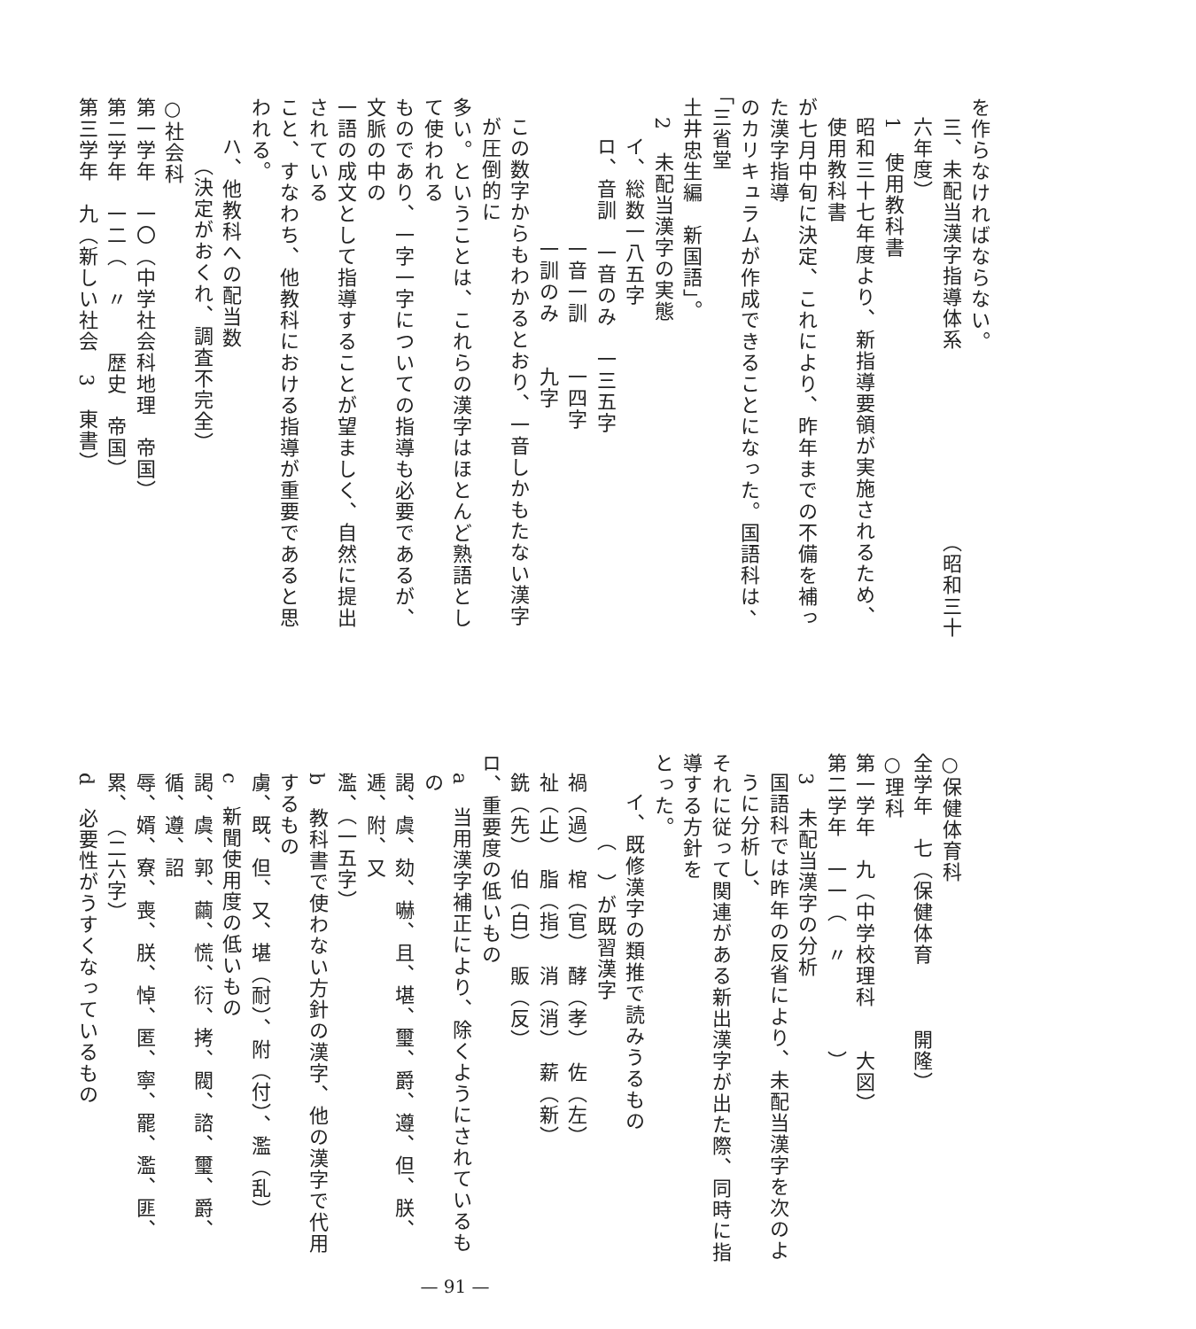を作らなければならない。
三、未配当漢字指導体系　　　　　　　　　（昭和三十六年度）
1　使用教科書
昭和三十七年度より、新指導要領が実施されるため、使用教科書
が七月中旬に決定、これにより、昨年までの不備を補った漢字指導
のカリキュラムが作成できることになった。国語科は、「三省堂
土井忠生編　新国語」。
2　未配当漢字の実態
イ、総数一八五字
ロ、音訓　一音のみ　一三五字
　　　一音一訓　　一四字
　　　一訓のみ　　九字
この数字からもわかるとおり、一音しかもたない漢字が圧倒的に
多い。ということは、これらの漢字はほとんど熟語として使われる
ものであり、一字一字についての指導も必要であるが、文脈の中の
一語の成文として指導することが望ましく、自然に提出されている
こと、すなわち、他教科における指導が重要であると思われる。
ハ、他教科への配当数
（決定がおくれ、調査不完全）
○社会科
第一学年　一〇（中学社会科地理　帝国）
第二学年　一二（　〃　　歴史　帝国）
第三学年　九（新しい社会　3　東書）
○保健体育科
全学年　七（保健体育　　　開隆）
○理科
第一学年　九（中学校理科　　大図）
第二学年　一一（　〃　　　　）
3　未配当漢字の分析
国語科では昨年の反省により、未配当漢字を次のように分析し、
それに従って関連がある新出漢字が出た際、同時に指導する方針を
とった。
イ、既修漢字の類推で読みうるもの
（　）が既習漢字
禍（過）　棺（官）　酵（孝）　佐（左）
祉（止）　脂（指）　消（消）　薪（新）
銑（先）　伯（白）　販（反）
ロ、重要度の低いもの
a　当用漢字補正により、除くようにされているもの
謁、虞、劾、嚇、且、堪、璽、爵、遵、但、朕、逓、附、又
濫、（一五字）
b　教科書で使わない方針の漢字、他の漢字で代用するもの
虜、既、但、又、堪（耐）、附（付）、濫（乱）
c　新聞使用度の低いもの
謁、虞、郭、繭、慌、衍、拷、閥、諮、璽、爵、循、遵、詔
辱、婿、寮、喪、朕、悼、匿、寧、罷、濫、匪、累、　（二六字）
d　必要性がうすくなっているもの
— 91 —